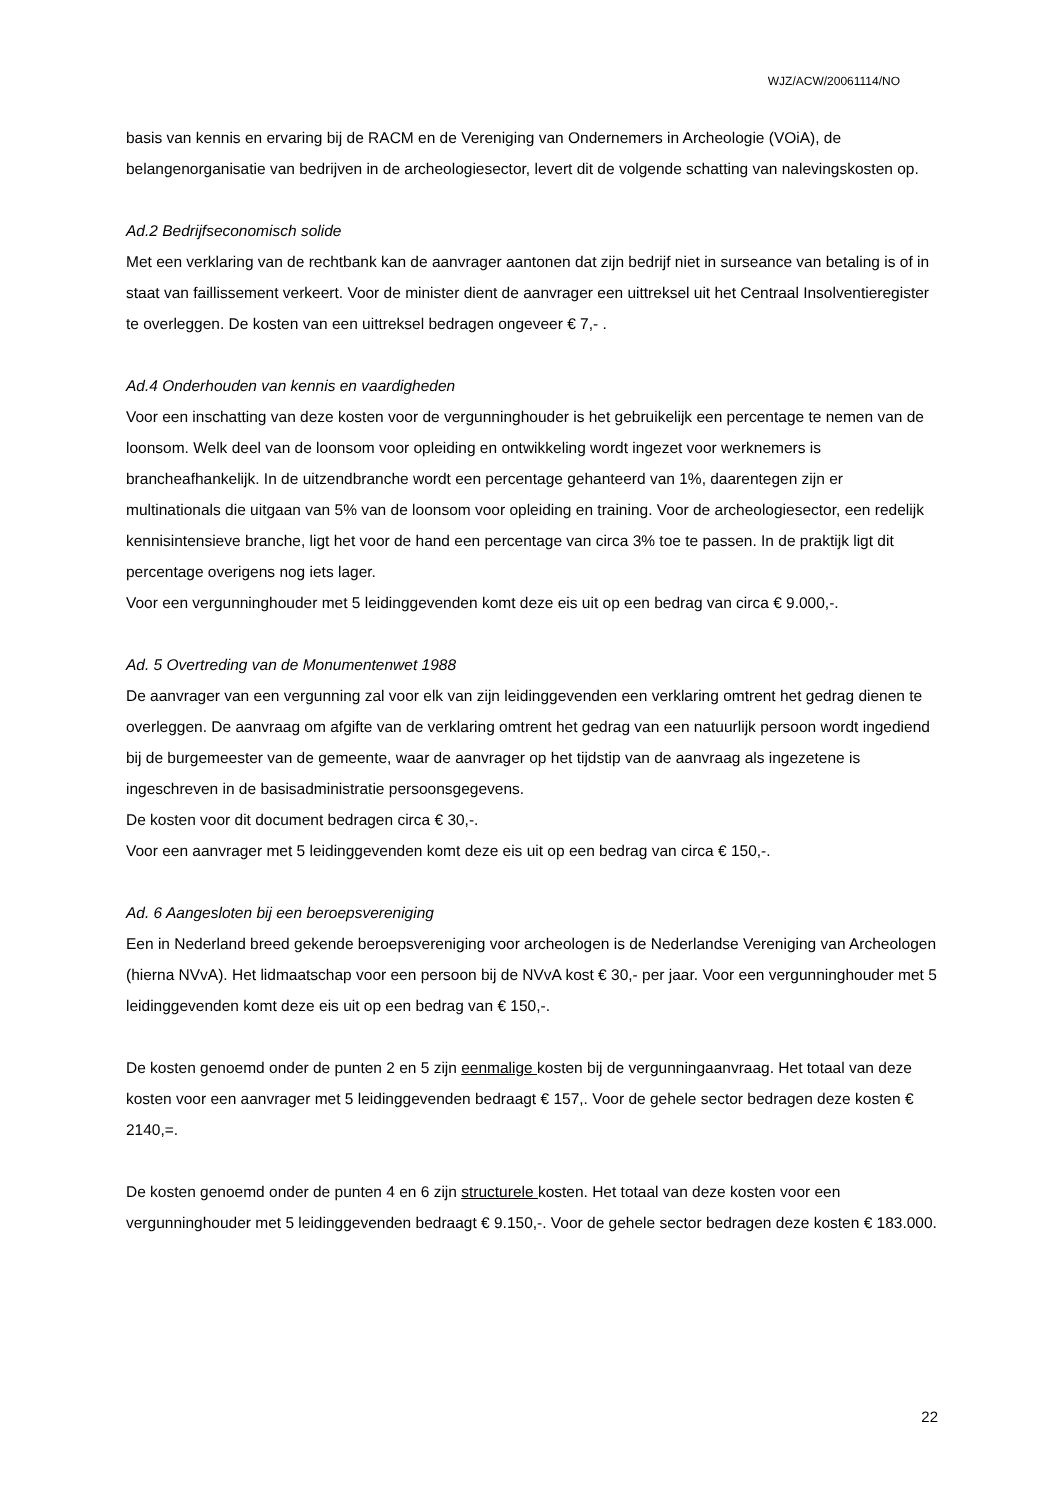WJZ/ACW/20061114/NO
basis van kennis en ervaring bij de RACM en de Vereniging van Ondernemers in Archeologie (VOiA), de belangenorganisatie van bedrijven in de archeologiesector, levert dit de volgende schatting van nalevingskosten op.
Ad.2 Bedrijfseconomisch solide
Met een verklaring van de rechtbank kan de aanvrager aantonen dat zijn bedrijf niet in surseance van betaling is of in staat van faillissement verkeert. Voor de minister dient de aanvrager een uittreksel uit het Centraal Insolventieregister te overleggen. De kosten van een uittreksel bedragen ongeveer € 7,- .
Ad.4 Onderhouden van kennis en vaardigheden
Voor een inschatting van deze kosten voor de vergunninghouder is het gebruikelijk een percentage te nemen van de loonsom. Welk deel van de loonsom voor opleiding en ontwikkeling wordt ingezet voor werknemers is brancheafhankelijk. In de uitzendbranche wordt een percentage gehanteerd van 1%, daarentegen zijn er multinationals die uitgaan van 5% van de loonsom voor opleiding en training. Voor de archeologiesector, een redelijk kennisintensieve branche, ligt het voor de hand een percentage van circa 3% toe te passen. In de praktijk ligt dit percentage overigens nog iets lager.
Voor een vergunninghouder met 5 leidinggevenden komt deze eis uit op een bedrag van circa € 9.000,-.
Ad. 5 Overtreding van de Monumentenwet 1988
De aanvrager van een vergunning zal voor elk van zijn leidinggevenden een verklaring omtrent het gedrag dienen te overleggen. De aanvraag om afgifte van de verklaring omtrent het gedrag van een natuurlijk persoon wordt ingediend bij de burgemeester van de gemeente, waar de aanvrager op het tijdstip van de aanvraag als ingezetene is ingeschreven in de basisadministratie persoonsgegevens.
De kosten voor dit document bedragen circa € 30,-.
Voor een aanvrager met 5 leidinggevenden komt deze eis uit op een bedrag van circa € 150,-.
Ad. 6 Aangesloten bij een beroepsvereniging
Een in Nederland breed gekende beroepsvereniging voor archeologen is de Nederlandse Vereniging van Archeologen (hierna NVvA). Het lidmaatschap voor een persoon bij de NVvA kost € 30,- per jaar. Voor een vergunninghouder met 5 leidinggevenden komt deze eis uit op een bedrag van € 150,-.
De kosten genoemd onder de punten 2 en 5 zijn eenmalige kosten bij de vergunningaanvraag. Het totaal van deze kosten voor een aanvrager met 5 leidinggevenden bedraagt € 157,. Voor de gehele sector bedragen deze kosten € 2140,=.
De kosten genoemd onder de punten 4 en 6 zijn structurele kosten. Het totaal van deze kosten voor een vergunninghouder met 5 leidinggevenden bedraagt € 9.150,-. Voor de gehele sector bedragen deze kosten € 183.000.
22